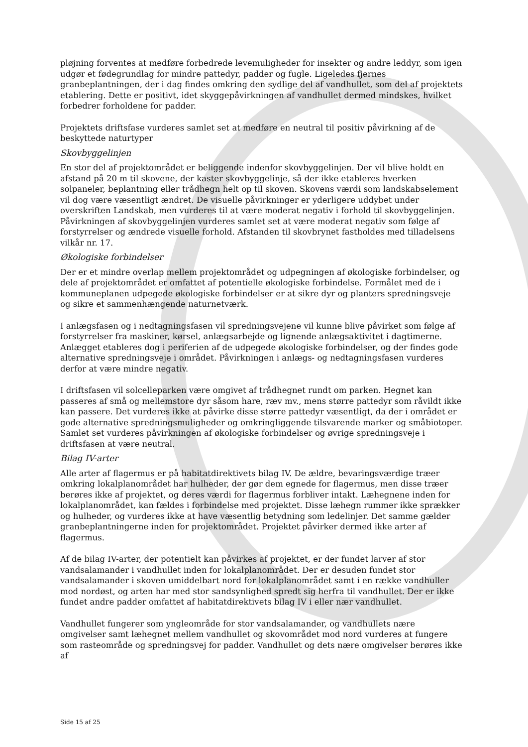pløjning forventes at medføre forbedrede levemuligheder for insekter og andre leddyr, som igen udgør et fødegrundlag for mindre pattedyr, padder og fugle. Ligeledes fjernes granbeplantningen, der i dag findes omkring den sydlige del af vandhullet, som del af projektets etablering. Dette er positivt, idet skyggepåvirkningen af vandhullet dermed mindskes, hvilket forbedrer forholdene for padder.
Projektets driftsfase vurderes samlet set at medføre en neutral til positiv påvirkning af de beskyttede naturtyper
Skovbyggelinjen
En stor del af projektområdet er beliggende indenfor skovbyggelinjen. Der vil blive holdt en afstand på 20 m til skovene, der kaster skovbyggelinje, så der ikke etableres hverken solpaneler, beplantning eller trådhegn helt op til skoven. Skovens værdi som landskabselement vil dog være væsentligt ændret. De visuelle påvirkninger er yderligere uddybet under overskriften Landskab, men vurderes til at være moderat negativ i forhold til skovbyggelinjen. Påvirkningen af skovbyggelinjen vurderes samlet set at være moderat negativ som følge af forstyrrelser og ændrede visuelle forhold. Afstanden til skovbrynet fastholdes med tilladelsens vilkår nr. 17.
Økologiske forbindelser
Der er et mindre overlap mellem projektområdet og udpegningen af økologiske forbindelser, og dele af projektområdet er omfattet af potentielle økologiske forbindelse. Formålet med de i kommuneplanen udpegede økologiske forbindelser er at sikre dyr og planters spredningsveje og sikre et sammenhængende naturnetværk.
I anlægsfasen og i nedtagningsfasen vil spredningsvejene vil kunne blive påvirket som følge af forstyrrelser fra maskiner, kørsel, anlægsarbejde og lignende anlægsaktivitet i dagtimerne. Anlægget etableres dog i periferien af de udpegede økologiske forbindelser, og der findes gode alternative spredningsveje i området. Påvirkningen i anlægs- og nedtagningsfasen vurderes derfor at være mindre negativ.
I driftsfasen vil solcelleparken være omgivet af trådhegnet rundt om parken. Hegnet kan passeres af små og mellemstore dyr såsom hare, ræv mv., mens større pattedyr som råvildt ikke kan passere. Det vurderes ikke at påvirke disse større pattedyr væsentligt, da der i området er gode alternative spredningsmuligheder og omkringliggende tilsvarende marker og småbiotoper. Samlet set vurderes påvirkningen af økologiske forbindelser og øvrige spredningsveje i driftsfasen at være neutral.
Bilag IV-arter
Alle arter af flagermus er på habitatdirektivets bilag IV. De ældre, bevaringsværdige træer omkring lokalplanområdet har hulheder, der gør dem egnede for flagermus, men disse træer berøres ikke af projektet, og deres værdi for flagermus forbliver intakt. Læhegnene inden for lokalplanområdet, kan fældes i forbindelse med projektet. Disse læhegn rummer ikke sprækker og hulheder, og vurderes ikke at have væsentlig betydning som ledelinjer. Det samme gælder granbeplantningerne inden for projektområdet. Projektet påvirker dermed ikke arter af flagermus.
Af de bilag IV-arter, der potentielt kan påvirkes af projektet, er der fundet larver af stor vandsalamander i vandhullet inden for lokalplanområdet. Der er desuden fundet stor vandsalamander i skoven umiddelbart nord for lokalplanområdet samt i en række vandhuller mod nordøst, og arten har med stor sandsynlighed spredt sig herfra til vandhullet. Der er ikke fundet andre padder omfattet af habitatdirektivets bilag IV i eller nær vandhullet.
Vandhullet fungerer som yngleområde for stor vandsalamander, og vandhullets nære omgivelser samt læhegnet mellem vandhullet og skovområdet mod nord vurderes at fungere som rasteområde og spredningsvej for padder. Vandhullet og dets nære omgivelser berøres ikke af
Side 15 af 25